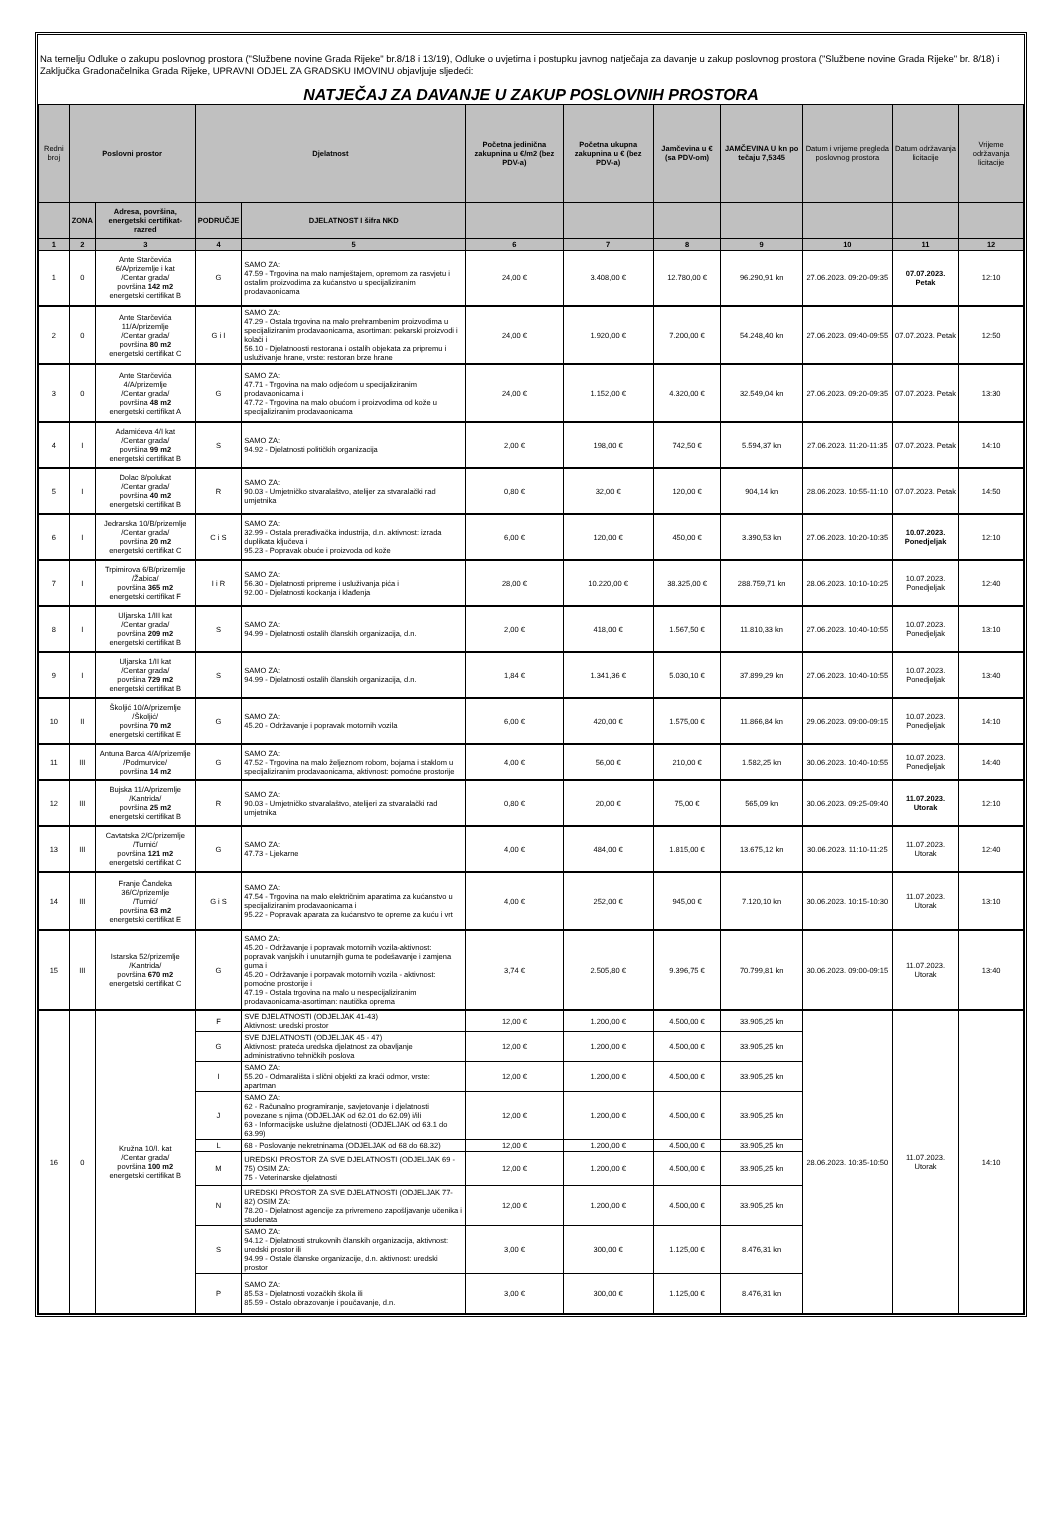Na temelju Odluke o zakupu poslovnog prostora ("Službene novine Grada Rijeke" br.8/18 i 13/19), Odluke o uvjetima i postupku javnog natječaja za davanje u zakup poslovnog prostora ("Službene novine Grada Rijeke" br. 8/18) i Zaključka Gradonačelnika Grada Rijeke, UPRAVNI ODJEL ZA GRADSKU IMOVINU objavljuje sljedeći:
NATJEČAJ ZA DAVANJE U ZAKUP POSLOVNIH PROSTORA
| Redni broj | Poslovni prostor | | Djelatnost | | Početna jedinična zakupnina u €/m2 (bez PDV-a) | Početna ukupna zakupnina u € (bez PDV-a) | Jamčevina u € (sa PDV-om) | JAMČEVINA U kn po tečaju 7,5345 | Datum i vrijeme pregleda poslovnog prostora | Datum održavanja licitacije | Vrijeme održavanja licitacije |
| --- | --- | --- | --- | --- | --- | --- | --- | --- | --- | --- | --- |
| | ZONA | Adresa, površina, energetski certifikat-razred | PODRUČJE | DJELATNOST I šifra NKD | | | | | | | |
| 1 | 2 | 3 | 4 | 5 | 6 | 7 | 8 | 9 | 10 | 11 | 12 |
| 1 | 0 | Ante Starčevića 6/A/prizemlje i kat /Centar grada/ površina 142 m2 energetski certifikat B | G | SAMO ZA: 47.59 - Trgovina na malo namještajem, opremom za rasvjetu i ostalim proizvodima za kućanstvo u specijaliziranim prodavaonicama | 24,00 € | 3.408,00 € | 12.780,00 € | 96.290,91 kn | 27.06.2023. 09:20-09:35 | 07.07.2023. Petak | 12:10 |
| 2 | 0 | Ante Starčevića 11/A/prizemlje /Centar grada/ površina 80 m2 energetski certifikat C | G i I | SAMO ZA: 47.29 - Ostala trgovina na malo prehrambenim proizvodima u specijaliziranim prodavaonicama, asortiman: pekarski proizvodi i kolači i 56.10 - Djelatnoosti restorana i ostalih objekata za pripremu i usluživanje hrane, vrste: restoran brze hrane | 24,00 € | 1.920,00 € | 7.200,00 € | 54.248,40 kn | 27.06.2023. 09:40-09:55 | 07.07.2023. Petak | 12:50 |
| 3 | 0 | Ante Starčevića 4/A/prizemlje /Centar grada/ površina 48 m2 energetski certifikat A | G | SAMO ZA: 47.71 - Trgovina na malo odjećom u specijaliziranim prodavaonicama i 47.72 - Trgovina na malo obućom i proizvodima od kože u specijaliziranim prodavaonicama | 24,00 € | 1.152,00 € | 4.320,00 € | 32.549,04 kn | 27.06.2023. 09:20-09:35 | 07.07.2023. Petak | 13:30 |
| 4 | I | Adamićeva 4/I kat /Centar grada/ površina 99 m2 energetski certifikat B | S | SAMO ZA: 94.92 - Djelatnosti političkih organizacija | 2,00 € | 198,00 € | 742,50 € | 5.594,37 kn | 27.06.2023. 11:20-11:35 | 07.07.2023. Petak | 14:10 |
| 5 | I | Dolac 8/polukat /Centar grada/ površina 40 m2 energetski certifikat B | R | SAMO ZA: 90.03 - Umjetničko stvaralaštvo, atelijer za stvaralački rad umjetnika | 0,80 € | 32,00 € | 120,00 € | 904,14 kn | 28.06.2023. 10:55-11:10 | 07.07.2023. Petak | 14:50 |
| 6 | I | Jedrarska 10/B/prizemlje /Centar grada/ površina 20 m2 energetski certifikat C | C i S | SAMO ZA: 32.99 - Ostala prerađivačka industrija, d.n. aktivnost: izrada duplikata ključeva i 95.23 - Popravak obuće i proizvoda od kože | 6,00 € | 120,00 € | 450,00 € | 3.390,53 kn | 27.06.2023. 10:20-10:35 | 10.07.2023. Ponedjeljak | 12:10 |
| 7 | I | Trpimirova 6/B/prizemlje /Žabica/ površina 365 m2 energetski certifikat F | I i R | SAMO ZA: 56.30 - Djelatnosti pripreme i usluživanja pića i 92.00 - Djelatnosti kockanja i klađenja | 28,00 € | 10.220,00 € | 38.325,00 € | 288.759,71 kn | 28.06.2023. 10:10-10:25 | 10.07.2023. Ponedjeljak | 12:40 |
| 8 | I | Uljarska 1/III kat /Centar grada/ površina 209 m2 energetski certifikat B | S | SAMO ZA: 94.99 - Djelatnosti ostalih članskih organizacija, d.n. | 2,00 € | 418,00 € | 1.567,50 € | 11.810,33 kn | 27.06.2023. 10:40-10:55 | 10.07.2023. Ponedjeljak | 13:10 |
| 9 | I | Uljarska 1/II kat /Centar grada/ površina 729 m2 energetski certifikat B | S | SAMO ZA: 94.99 - Djelatnosti ostalih članskih organizacija, d.n. | 1,84 € | 1.341,36 € | 5.030,10 € | 37.899,29 kn | 27.06.2023. 10:40-10:55 | 10.07.2023. Ponedjeljak | 13:40 |
| 10 | II | Školjić 10/A/prizemlje /Školjić/ površina 70 m2 energetski certifikat E | G | SAMO ZA: 45.20 - Održavanje i popravak motornih vozila | 6,00 € | 420,00 € | 1.575,00 € | 11.866,84 kn | 29.06.2023. 09:00-09:15 | 10.07.2023. Ponedjeljak | 14:10 |
| 11 | III | Antuna Barca 4/A/prizemlje /Podmurvice/ površina 14 m2 | G | SAMO ZA: 47.52 - Trgovina na malo željeznom robom, bojama i staklom u specijaliziranim prodavaonicama, aktivnost: pomoćne prostorije | 4,00 € | 56,00 € | 210,00 € | 1.582,25 kn | 30.06.2023. 10:40-10:55 | 10.07.2023. Ponedjeljak | 14:40 |
| 12 | III | Bujska 11/A/prizemlje /Kantrida/ površina 25 m2 energetski certifikat B | R | SAMO ZA: 90.03 - Umjetničko stvaralaštvo, atelijeri za stvaralački rad umjetnika | 0,80 € | 20,00 € | 75,00 € | 565,09 kn | 30.06.2023. 09:25-09:40 | 11.07.2023. Utorak | 12:10 |
| 13 | III | Cavtatska 2/C/prizemlje /Turnić/ površina 121 m2 energetski certifikat C | G | SAMO ZA: 47.73 - Ljekarne | 4,00 € | 484,00 € | 1.815,00 € | 13.675,12 kn | 30.06.2023. 11:10-11:25 | 11.07.2023. Utorak | 12:40 |
| 14 | III | Franje Čandeka 36/C/prizemlje /Turnić/ površina 63 m2 energetski certifikat E | G i S | SAMO ZA: 47.54 - Trgovina na malo električnim aparatima za kućanstvo u specijaliziranim prodavaonicama i 95.22 - Popravak aparata za kućanstvo te opreme za kuću i vrt | 4,00 € | 252,00 € | 945,00 € | 7.120,10 kn | 30.06.2023. 10:15-10:30 | 11.07.2023. Utorak | 13:10 |
| 15 | III | Istarska 52/prizemlje /Kantrida/ površina 670 m2 energetski certifikat C | G | SAMO ZA: 45.20 - Održavanje i popravak motornih vozila-aktivnost: popravak vanjskih i unutarnjih guma te podešavanje i zamjena guma i 45.20 - Održavanje i porpavak motornih vozila - aktivnost: pomoćne prostorije i 47.19 - Ostala trgovina na malo u nespecijaliziranim prodavaonicama-asortiman: nautička oprema | 3,74 € | 2.505,80 € | 9.396,75 € | 70.799,81 kn | 30.06.2023. 09:00-09:15 | 11.07.2023. Utorak | 13:40 |
| 16 | 0 | Kružna 10/I. kat /Centar grada/ površina 100 m2 energetski certifikat B | F | SVE DJELATNOSTI (ODJELJAK 41-43) Aktivnost: uredski prostor | 12,00 € | 1.200,00 € | 4.500,00 € | 33.905,25 kn | 28.06.2023. 10:35-10:50 | 11.07.2023. Utorak | 14:10 |
| | | | G | SVE DJELATNOSTI (ODJELJAK 45 - 47) Aktivnost: prateća uredska djelatnost za obavljanje administrativno tehničkih poslova | 12,00 € | 1.200,00 € | 4.500,00 € | 33.905,25 kn | | | |
| | | | I | SAMO ZA: 55.20 - Odmarališta i slični objekti za kraći odmor, vrste: apartman | 12,00 € | 1.200,00 € | 4.500,00 € | 33.905,25 kn | | | |
| | | | J | SAMO ZA: 62 - Računalno programiranje, savjetovanje i djelatnosti povezane s njima (ODJELJAK od 62.01 do 62.09) i/ili 63 - Informacijske uslužne djelatnosti (ODJELJAK od 63.1 do 63.99) | 12,00 € | 1.200,00 € | 4.500,00 € | 33.905,25 kn | | | |
| | | | L | 68 - Poslovanje nekretninama (ODJELJAK od 68 do 68.32) | 12,00 € | 1.200,00 € | 4.500,00 € | 33.905,25 kn | | | |
| | | | M | UREDSKI PROSTOR ZA SVE DJELATNOSTI (ODJELJAK 69 - 75) OSIM ZA: 75 - Veterinarske djelatnosti | 12,00 € | 1.200,00 € | 4.500,00 € | 33.905,25 kn | | | |
| | | | N | UREDSKI PROSTOR ZA SVE DJELATNOSTI (ODJELJAK 77-82) OSIM ZA: 78.20 - Djelatnost agencije za privremeno zapošljavanje učenika i studenata | 12,00 € | 1.200,00 € | 4.500,00 € | 33.905,25 kn | | | |
| | | | S | SAMO ZA: 94.12 - Djelatnosti strukovnih članskih organizacija, aktivnost: uredski prostor ili 94.99 - Ostale članske organizacije, d.n. aktivnost: uredski prostor | 3,00 € | 300,00 € | 1.125,00 € | 8.476,31 kn | | | |
| | | | P | SAMO ZA: 85.53 - Djelatnosti vozačkih škola ili 85.59 - Ostalo obrazovanje i poučavanje, d.n. | 3,00 € | 300,00 € | 1.125,00 € | 8.476,31 kn | | | |